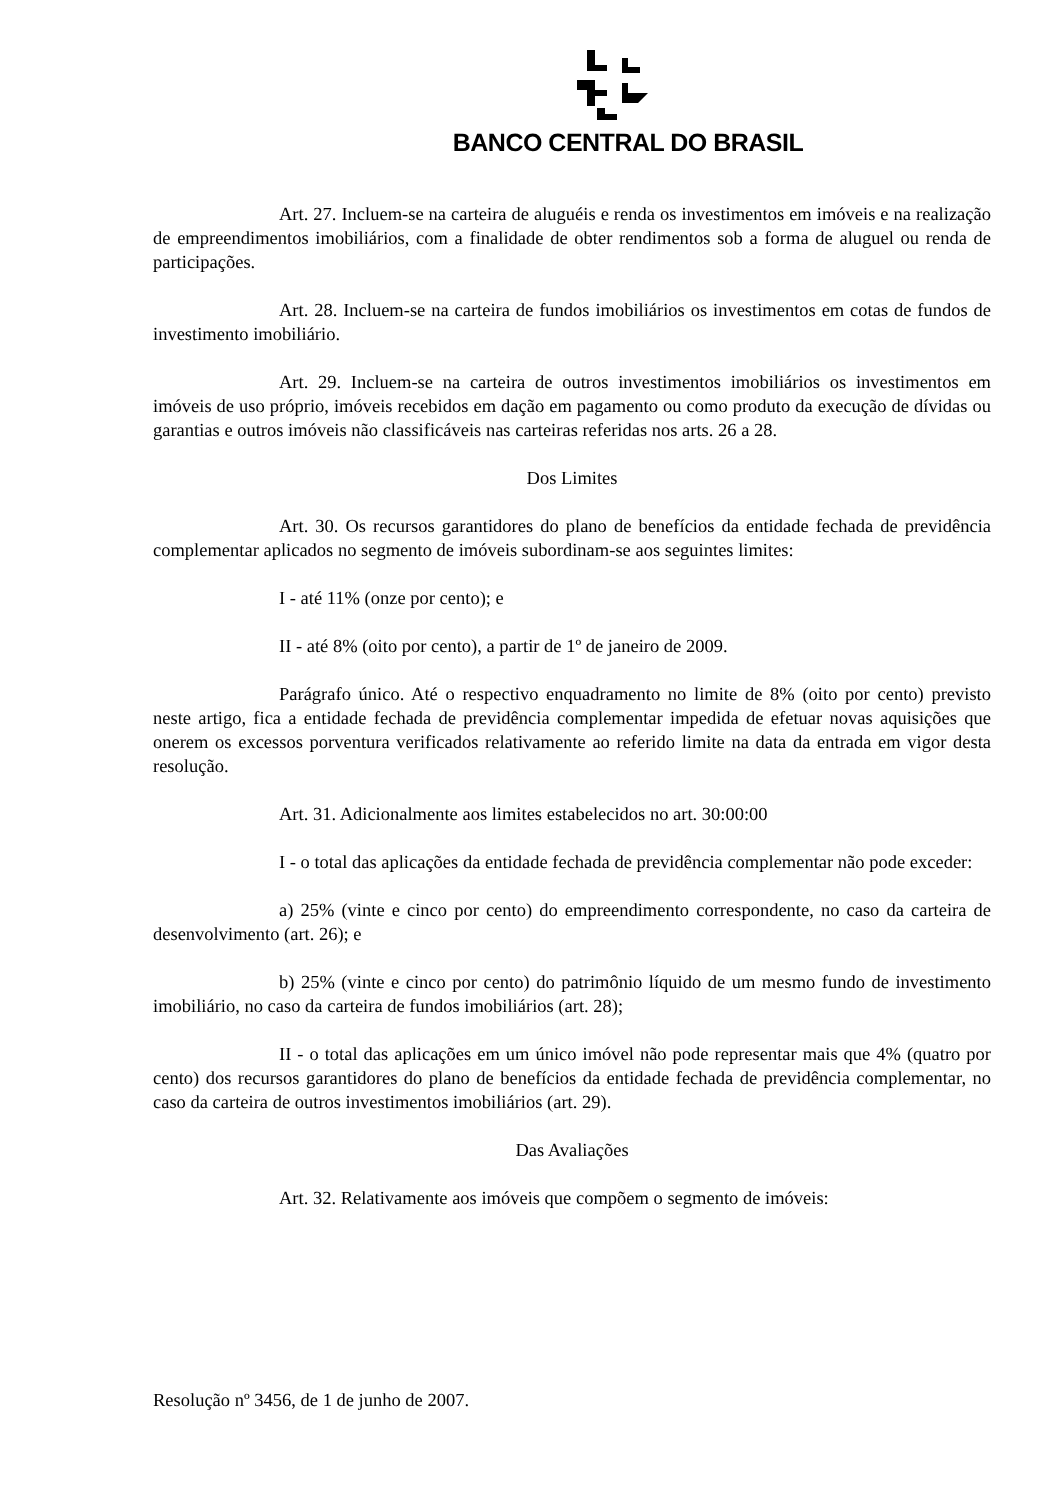BANCO CENTRAL DO BRASIL
Art. 27. Incluem-se na carteira de aluguéis e renda os investimentos em imóveis e na realização de empreendimentos imobiliários, com a finalidade de obter rendimentos sob a forma de aluguel ou renda de participações.
Art. 28. Incluem-se na carteira de fundos imobiliários os investimentos em cotas de fundos de investimento imobiliário.
Art. 29. Incluem-se na carteira de outros investimentos imobiliários os investimentos em imóveis de uso próprio, imóveis recebidos em dação em pagamento ou como produto da execução de dívidas ou garantias e outros imóveis não classificáveis nas carteiras referidas nos arts. 26 a 28.
Dos Limites
Art. 30. Os recursos garantidores do plano de benefícios da entidade fechada de previdência complementar aplicados no segmento de imóveis subordinam-se aos seguintes limites:
I - até 11% (onze por cento); e
II - até 8% (oito por cento), a partir de 1º de janeiro de 2009.
Parágrafo único. Até o respectivo enquadramento no limite de 8% (oito por cento) previsto neste artigo, fica a entidade fechada de previdência complementar impedida de efetuar novas aquisições que onerem os excessos porventura verificados relativamente ao referido limite na data da entrada em vigor desta resolução.
Art. 31. Adicionalmente aos limites estabelecidos no art. 30:00:00
I - o total das aplicações da entidade fechada de previdência complementar não pode exceder:
a) 25% (vinte e cinco por cento) do empreendimento correspondente, no caso da carteira de desenvolvimento (art. 26); e
b) 25% (vinte e cinco por cento) do patrimônio líquido de um mesmo fundo de investimento imobiliário, no caso da carteira de fundos imobiliários (art. 28);
II - o total das aplicações em um único imóvel não pode representar mais que 4% (quatro por cento) dos recursos garantidores do plano de benefícios da entidade fechada de previdência complementar, no caso da carteira de outros investimentos imobiliários (art. 29).
Das Avaliações
Art. 32. Relativamente aos imóveis que compõem o segmento de imóveis:
Resolução nº 3456, de 1 de junho de 2007.